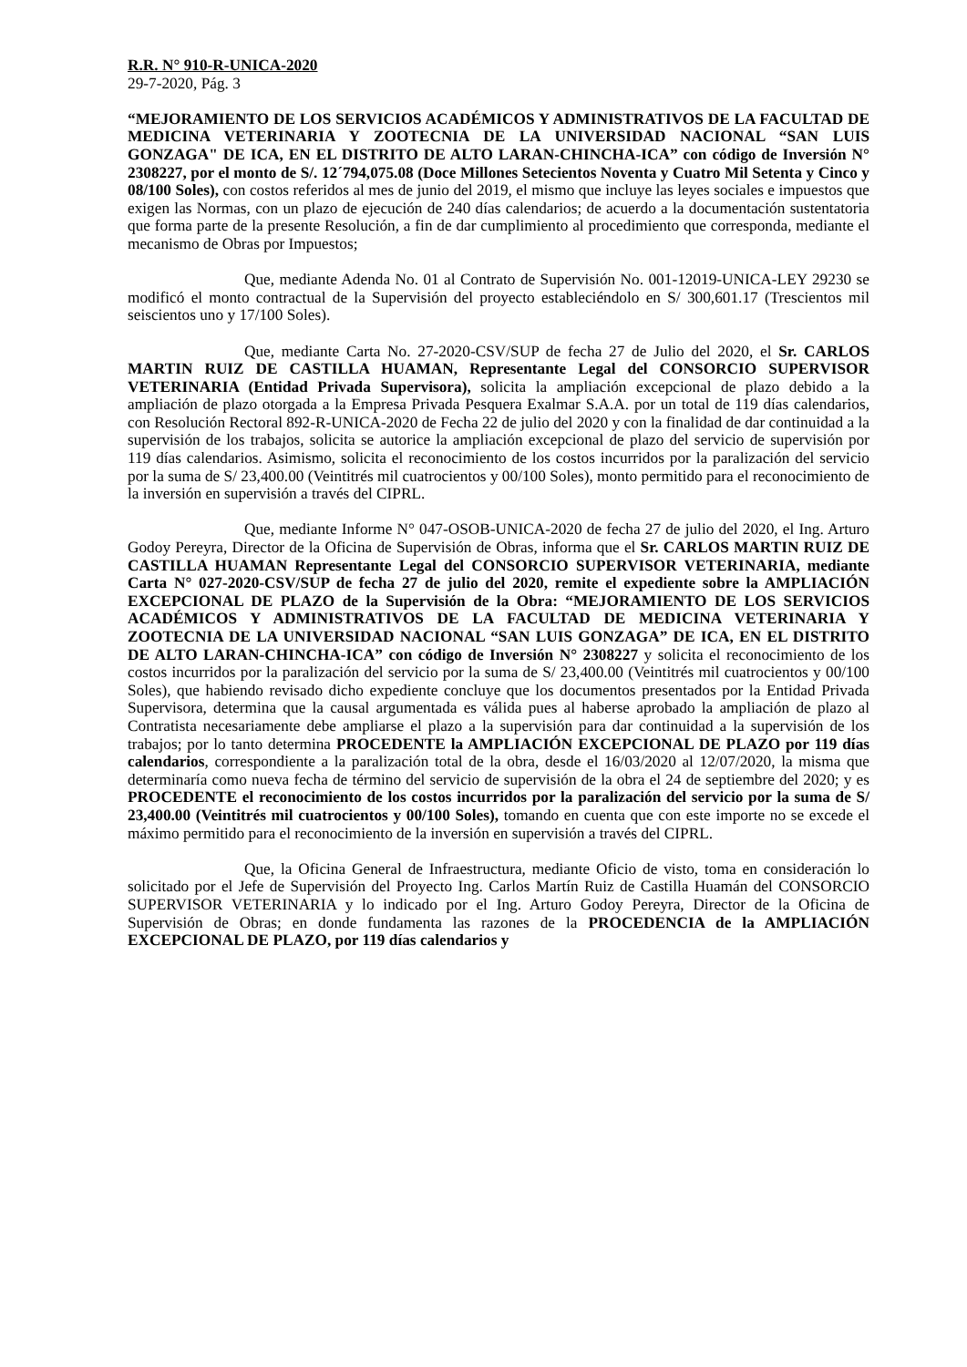R.R. N° 910-R-UNICA-2020
29-7-2020, Pág. 3
“MEJORAMIENTO DE LOS SERVICIOS ACADÉMICOS Y ADMINISTRATIVOS DE LA FACULTAD DE MEDICINA VETERINARIA Y ZOOTECNIA DE LA UNIVERSIDAD NACIONAL “SAN LUIS GONZAGA" DE ICA, EN EL DISTRITO DE ALTO LARAN-CHINCHA-ICA” con código de Inversión N° 2308227, por el monto de S/. 12´794,075.08 (Doce Millones Setecientos Noventa y Cuatro Mil Setenta y Cinco y 08/100 Soles), con costos referidos al mes de junio del 2019, el mismo que incluye las leyes sociales e impuestos que exigen las Normas, con un plazo de ejecución de 240 días calendarios; de acuerdo a la documentación sustentatoria que forma parte de la presente Resolución, a fin de dar cumplimiento al procedimiento que corresponda, mediante el mecanismo de Obras por Impuestos;
Que, mediante Adenda No. 01 al Contrato de Supervisión No. 001-12019-UNICA-LEY 29230 se modificó el monto contractual de la Supervisión del proyecto estableciéndolo en S/ 300,601.17 (Trescientos mil seiscientos uno y 17/100 Soles).
Que, mediante Carta No. 27-2020-CSV/SUP de fecha 27 de Julio del 2020, el Sr. CARLOS MARTIN RUIZ DE CASTILLA HUAMAN, Representante Legal del CONSORCIO SUPERVISOR VETERINARIA (Entidad Privada Supervisora), solicita la ampliación excepcional de plazo debido a la ampliación de plazo otorgada a la Empresa Privada Pesquera Exalmar S.A.A. por un total de 119 días calendarios, con Resolución Rectoral 892-R-UNICA-2020 de Fecha 22 de julio del 2020 y con la finalidad de dar continuidad a la supervisión de los trabajos, solicita se autorice la ampliación excepcional de plazo del servicio de supervisión por 119 días calendarios. Asimismo, solicita el reconocimiento de los costos incurridos por la paralización del servicio por la suma de S/ 23,400.00 (Veintitrés mil cuatrocientos y 00/100 Soles), monto permitido para el reconocimiento de la inversión en supervisión a través del CIPRL.
Que, mediante Informe N° 047-OSOB-UNICA-2020 de fecha 27 de julio del 2020, el Ing. Arturo Godoy Pereyra, Director de la Oficina de Supervisión de Obras, informa que el Sr. CARLOS MARTIN RUIZ DE CASTILLA HUAMAN Representante Legal del CONSORCIO SUPERVISOR VETERINARIA, mediante Carta N° 027-2020-CSV/SUP de fecha 27 de julio del 2020, remite el expediente sobre la AMPLIACIÓN EXCEPCIONAL DE PLAZO de la Supervisión de la Obra: “MEJORAMIENTO DE LOS SERVICIOS ACADÉMICOS Y ADMINISTRATIVOS DE LA FACULTAD DE MEDICINA VETERINARIA Y ZOOTECNIA DE LA UNIVERSIDAD NACIONAL “SAN LUIS GONZAGA” DE ICA, EN EL DISTRITO DE ALTO LARAN-CHINCHA-ICA” con código de Inversión N° 2308227 y solicita el reconocimiento de los costos incurridos por la paralización del servicio por la suma de S/ 23,400.00 (Veintitrés mil cuatrocientos y 00/100 Soles), que habiendo revisado dicho expediente concluye que los documentos presentados por la Entidad Privada Supervisora, determina que la causal argumentada es válida pues al haberse aprobado la ampliación de plazo al Contratista necesariamente debe ampliarse el plazo a la supervisión para dar continuidad a la supervisión de los trabajos; por lo tanto determina PROCEDENTE la AMPLIACIÓN EXCEPCIONAL DE PLAZO por 119 días calendarios, correspondiente a la paralización total de la obra, desde el 16/03/2020 al 12/07/2020, la misma que determinaría como nueva fecha de término del servicio de supervisión de la obra el 24 de septiembre del 2020; y es PROCEDENTE el reconocimiento de los costos incurridos por la paralización del servicio por la suma de S/ 23,400.00 (Veintitrés mil cuatrocientos y 00/100 Soles), tomando en cuenta que con este importe no se excede el máximo permitido para el reconocimiento de la inversión en supervisión a través del CIPRL.
Que, la Oficina General de Infraestructura, mediante Oficio de visto, toma en consideración lo solicitado por el Jefe de Supervisión del Proyecto Ing. Carlos Martín Ruiz de Castilla Huamán del CONSORCIO SUPERVISOR VETERINARIA y lo indicado por el Ing. Arturo Godoy Pereyra, Director de la Oficina de Supervisión de Obras; en donde fundamenta las razones de la PROCEDENCIA de la AMPLIACIÓN EXCEPCIONAL DE PLAZO, por 119 días calendarios y